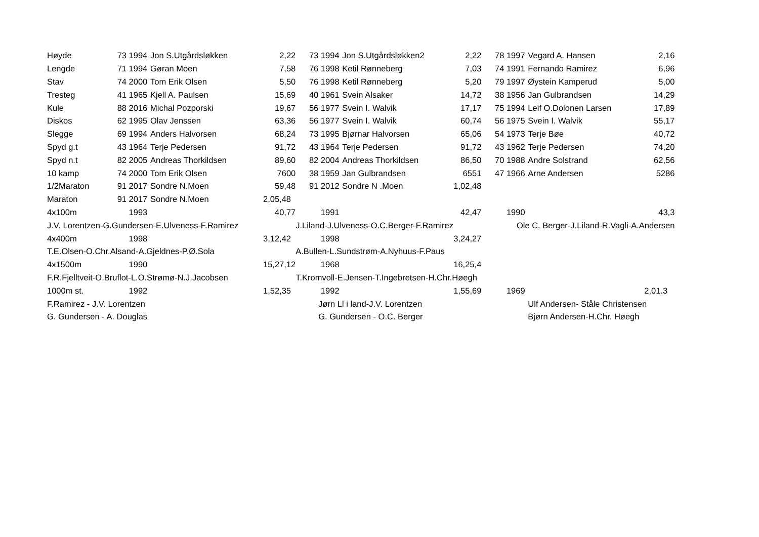| Høyde | 73 | 1994 | Jon S.Utgårdsløkken | 2,22 | 73 | 1994 | Jon S.Utgårdsløkken2 | 2,22 | 78 | 1997 | Vegard A. Hansen | 2,16 |
| Lengde | 71 | 1994 | Gøran Moen | 7,58 | 76 | 1998 | Ketil Rønneberg | 7,03 | 74 | 1991 | Fernando Ramirez | 6,96 |
| Stav | 74 | 2000 | Tom Erik Olsen | 5,50 | 76 | 1998 | Ketil Rønneberg | 5,20 | 79 | 1997 | Øystein Kamperud | 5,00 |
| Tresteg | 41 | 1965 | Kjell A. Paulsen | 15,69 | 40 | 1961 | Svein Alsaker | 14,72 | 38 | 1956 | Jan Gulbrandsen | 14,29 |
| Kule | 88 | 2016 | Michal Pozporski | 19,67 | 56 | 1977 | Svein I. Walvik | 17,17 | 75 | 1994 | Leif O.Dolonen Larsen | 17,89 |
| Diskos | 62 | 1995 | Olav Jenssen | 63,36 | 56 | 1977 | Svein I. Walvik | 60,74 | 56 | 1975 | Svein I. Walvik | 55,17 |
| Slegge | 69 | 1994 | Anders Halvorsen | 68,24 | 73 | 1995 | Bjørnar Halvorsen | 65,06 | 54 | 1973 | Terje Bøe | 40,72 |
| Spyd g.t | 43 | 1964 | Terje Pedersen | 91,72 | 43 | 1964 | Terje Pedersen | 91,72 | 43 | 1962 | Terje Pedersen | 74,20 |
| Spyd n.t | 82 | 2005 | Andreas Thorkildsen | 89,60 | 82 | 2004 | Andreas Thorkildsen | 86,50 | 70 | 1988 | Andre Solstrand | 62,56 |
| 10 kamp | 74 | 2000 | Tom Erik Olsen | 7600 | 38 | 1959 | Jan Gulbrandsen | 6551 | 47 | 1966 | Arne Andersen | 5286 |
| 1/2Maraton | 91 | 2017 | Sondre N.Moen | 59,48 | 91 | 2012 | Sondre N .Moen | 1,02,48 | | | | |
| Maraton | 91 | 2017 | Sondre N.Moen | 2,05,48 | | | | | | | | |
| 4x100m | | 1993 | | 40,77 | | 1991 | | 42,47 | | 1990 | | 43,3 |
| J.V. Lorentzen-G.Gundersen-E.Ulveness-F.Ramirez | | | | | J.Liland-J.Ulveness-O.C.Berger-F.Ramirez | | | | Ole C. Berger-J.Liland-R.Vagli-A.Andersen | | | |
| 4x400m | | 1998 | | 3,12,42 | | 1998 | | 3,24,27 | | | | |
| T.E.Olsen-O.Chr.Alsand-A.Gjeldnes-P.Ø.Sola | | | | | A.Bullen-L.Sundstrøm-A.Nyhuus-F.Paus | | | | | | | |
| 4x1500m | | 1990 | | 15,27,12 | | 1968 | | 16,25,4 | | | | |
| F.R.Fjelltveit-O.Bruflot-L.O.Strømø-N.J.Jacobsen | | | | | T.Kromvoll-E.Jensen-T.Ingebretsen-H.Chr.Høegh | | | | | | | |
| 1000m st. | | 1992 | | 1,52,35 | | 1992 | | 1,55,69 | | 1969 | | 2,01.3 |
| F.Ramirez - J.V. Lorentzen | | | | | | Jørn Ll i land-J.V. Lorentzen | | | | | Ulf Andersen- Ståle Christensen | |
| G. Gundersen - A. Douglas | | | | | | G. Gundersen - O.C. Berger | | | | | Bjørn Andersen-H.Chr. Høegh | |